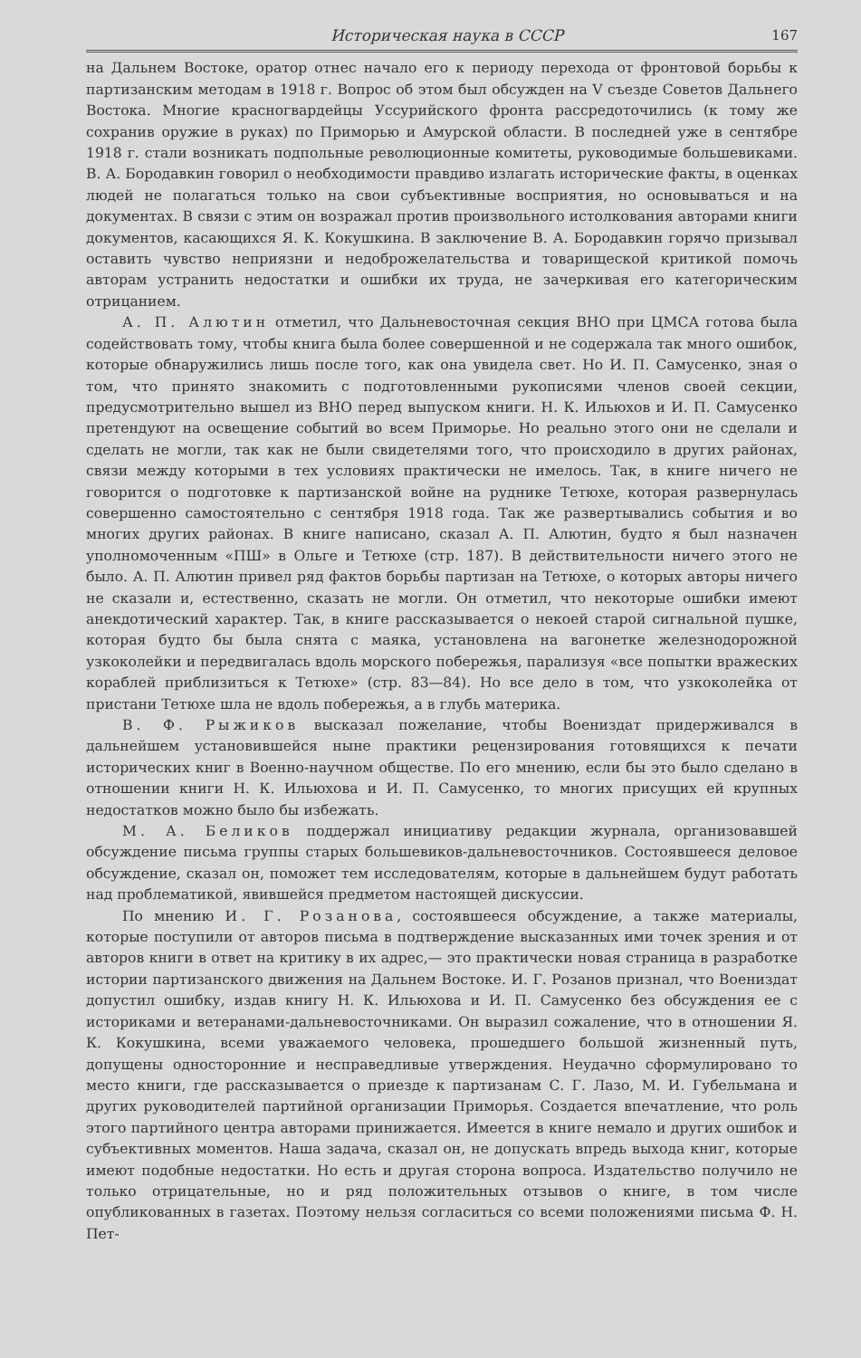Историческая наука в СССР 167
на Дальнем Востоке, оратор отнес начало его к периоду перехода от фронтовой борьбы к партизанским методам в 1918 г. Вопрос об этом был обсужден на V съезде Советов Дальнего Востока. Многие красногвардейцы Уссурийского фронта рассредоточились (к тому же сохранив оружие в руках) по Приморью и Амурской области. В последней уже в сентябре 1918 г. стали возникать подпольные революционные комитеты, руководимые большевиками. В. А. Бородавкин говорил о необходимости правдиво излагать исторические факты, в оценках людей не полагаться только на свои субъективные восприятия, но основываться и на документах. В связи с этим он возражал против произвольного истолкования авторами книги документов, касающихся Я. К. Кокушкина. В заключение В. А. Бородавкин горячо призывал оставить чувство неприязни и недоброжелательства и товарищеской критикой помочь авторам устранить недостатки и ошибки их труда, не зачеркивая его категорическим отрицанием.
А. П. Алютин отметил, что Дальневосточная секция ВНО при ЦМСА готова была содействовать тому, чтобы книга была более совершенной и не содержала так много ошибок, которые обнаружились лишь после того, как она увидела свет. Но И. П. Самусенко, зная о том, что принято знакомить с подготовленными рукописями членов своей секции, предусмотрительно вышел из ВНО перед выпуском книги. Н. К. Ильюхов и И. П. Самусенко претендуют на освещение событий во всем Приморье. Но реально этого они не сделали и сделать не могли, так как не были свидетелями того, что происходило в других районах, связи между которыми в тех условиях практически не имелось. Так, в книге ничего не говорится о подготовке к партизанской войне на руднике Тетюхе, которая развернулась совершенно самостоятельно с сентября 1918 года. Так же развертывались события и во многих других районах. В книге написано, сказал А. П. Алютин, будто я был назначен уполномоченным «ПШ» в Ольге и Тетюхе (стр. 187). В действительности ничего этого не было. А. П. Алютин привел ряд фактов борьбы партизан на Тетюхе, о которых авторы ничего не сказали и, естественно, сказать не могли. Он отметил, что некоторые ошибки имеют анекдотический характер. Так, в книге рассказывается о некоей старой сигнальной пушке, которая будто бы была снята с маяка, установлена на вагонетке железнодорожной узкоколейки и передвигалась вдоль морского побережья, парализуя «все попытки вражеских кораблей приблизиться к Тетюхе» (стр. 83—84). Но все дело в том, что узкоколейка от пристани Тетюхе шла не вдоль побережья, а в глубь материка.
В. Ф. Рыжиков высказал пожелание, чтобы Воениздат придерживался в дальнейшем установившейся ныне практики рецензирования готовящихся к печати исторических книг в Военно-научном обществе. По его мнению, если бы это было сделано в отношении книги Н. К. Ильюхова и И. П. Самусенко, то многих присущих ей крупных недостатков можно было бы избежать.
М. А. Беликов поддержал инициативу редакции журнала, организовавшей обсуждение письма группы старых большевиков-дальневосточников. Состоявшееся деловое обсуждение, сказал он, поможет тем исследователям, которые в дальнейшем будут работать над проблематикой, явившейся предметом настоящей дискуссии.
По мнению И. Г. Розанова, состоявшееся обсуждение, а также материалы, которые поступили от авторов письма в подтверждение высказанных ими точек зрения и от авторов книги в ответ на критику в их адрес,— это практически новая страница в разработке истории партизанского движения на Дальнем Востоке. И. Г. Розанов признал, что Воениздат допустил ошибку, издав книгу Н. К. Ильюхова и И. П. Самусенко без обсуждения ее с историками и ветеранами-дальневосточниками. Он выразил сожаление, что в отношении Я. К. Кокушкина, всеми уважаемого человека, прошедшего большой жизненный путь, допущены односторонние и несправедливые утверждения. Неудачно сформулировано то место книги, где рассказывается о приезде к партизанам С. Г. Лазо, М. И. Губельмана и других руководителей партийной организации Приморья. Создается впечатление, что роль этого партийного центра авторами принижается. Имеется в книге немало и других ошибок и субъективных моментов. Наша задача, сказал он, не допускать впредь выхода книг, которые имеют подобные недостатки. Но есть и другая сторона вопроса. Издательство получило не только отрицательные, но и ряд положительных отзывов о книге, в том числе опубликованных в газетах. Поэтому нельзя согласиться со всеми положениями письма Ф. Н. Пет-